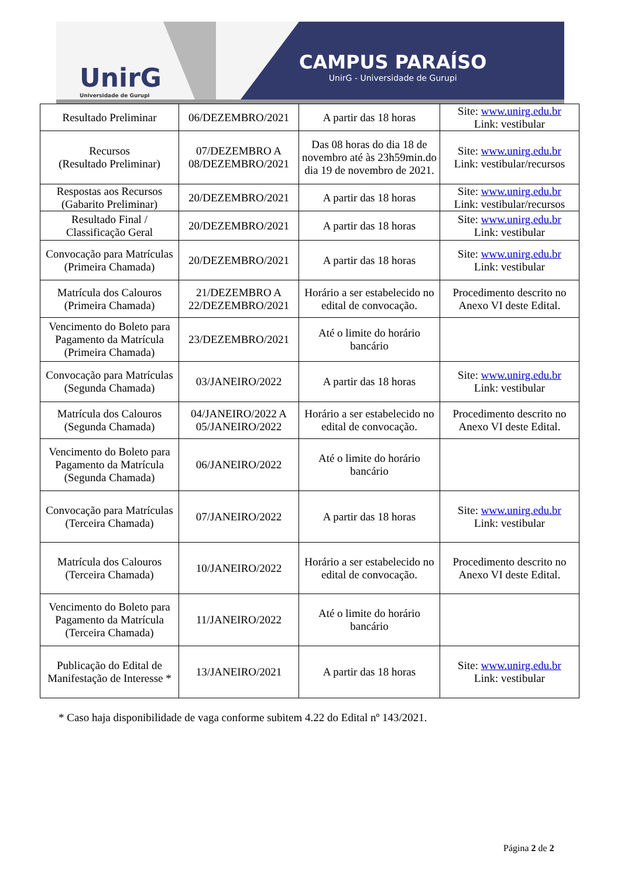UnirG
Universidade de Gurupi
CAMPUS PARAÍSO
UnirG - Universidade de Gurupi
| Resultado Preliminar | 06/DEZEMBRO/2021 | A partir das 18 horas | Site: www.unirg.edu.br Link: vestibular |
| Recursos (Resultado Preliminar) | 07/DEZEMBRO A 08/DEZEMBRO/2021 | Das 08 horas do dia 18 de novembro até às 23h59min.do dia 19 de novembro de 2021. | Site: www.unirg.edu.br Link: vestibular/recursos |
| Respostas aos Recursos (Gabarito Preliminar) | 20/DEZEMBRO/2021 | A partir das 18 horas | Site: www.unirg.edu.br Link: vestibular/recursos |
| Resultado Final / Classificação Geral | 20/DEZEMBRO/2021 | A partir das 18 horas | Site: www.unirg.edu.br Link: vestibular |
| Convocação para Matrículas (Primeira Chamada) | 20/DEZEMBRO/2021 | A partir das 18 horas | Site: www.unirg.edu.br Link: vestibular |
| Matrícula dos Calouros (Primeira Chamada) | 21/DEZEMBRO A 22/DEZEMBRO/2021 | Horário a ser estabelecido no edital de convocação. | Procedimento descrito no Anexo VI deste Edital. |
| Vencimento do Boleto para Pagamento da Matrícula (Primeira Chamada) | 23/DEZEMBRO/2021 | Até o limite do horário bancário | |
| Convocação para Matrículas (Segunda Chamada) | 03/JANEIRO/2022 | A partir das 18 horas | Site: www.unirg.edu.br Link: vestibular |
| Matrícula dos Calouros (Segunda Chamada) | 04/JANEIRO/2022 A 05/JANEIRO/2022 | Horário a ser estabelecido no edital de convocação. | Procedimento descrito no Anexo VI deste Edital. |
| Vencimento do Boleto para Pagamento da Matrícula (Segunda Chamada) | 06/JANEIRO/2022 | Até o limite do horário bancário | |
| Convocação para Matrículas (Terceira Chamada) | 07/JANEIRO/2022 | A partir das 18 horas | Site: www.unirg.edu.br Link: vestibular |
| Matrícula dos Calouros (Terceira Chamada) | 10/JANEIRO/2022 | Horário a ser estabelecido no edital de convocação. | Procedimento descrito no Anexo VI deste Edital. |
| Vencimento do Boleto para Pagamento da Matrícula (Terceira Chamada) | 11/JANEIRO/2022 | Até o limite do horário bancário | |
| Publicação do Edital de Manifestação de Interesse * | 13/JANEIRO/2021 | A partir das 18 horas | Site: www.unirg.edu.br Link: vestibular |
* Caso haja disponibilidade de vaga conforme subitem 4.22 do Edital nº 143/2021.
Página 2 de 2